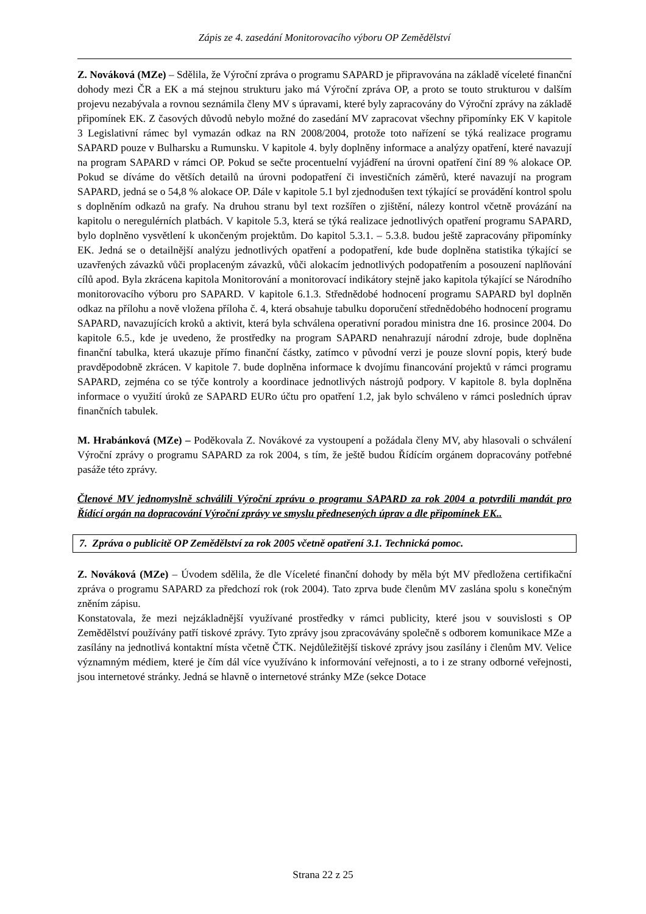Zápis ze 4. zasedání Monitorovacího výboru OP Zemědělství
Z. Nováková (MZe) – Sdělila, že Výroční zpráva o programu SAPARD je připravována na základě víceleté finanční dohody mezi ČR a EK a má stejnou strukturu jako má Výroční zpráva OP, a proto se touto strukturou v dalším projevu nezabývala a rovnou seznámila členy MV s úpravami, které byly zapracovány do Výroční zprávy na základě připomínek EK. Z časových důvodů nebylo možné do zasedání MV zapracovat všechny připomínky EK V kapitole 3 Legislativní rámec byl vymazán odkaz na RN 2008/2004, protože toto nařízení se týká realizace programu SAPARD pouze v Bulharsku a Rumunsku. V kapitole 4. byly doplněny informace a analýzy opatření, které navazují na program SAPARD v rámci OP. Pokud se sečte procentuelní vyjádření na úrovni opatření činí 89 % alokace OP. Pokud se díváme do větších detailů na úrovni podopatření či investičních záměrů, které navazují na program SAPARD, jedná se o 54,8 % alokace OP. Dále v kapitole 5.1 byl zjednodušen text týkající se provádění kontrol spolu s doplněním odkazů na grafy. Na druhou stranu byl text rozšířen o zjištění, nálezy kontrol včetně provázání na kapitolu o neregulérních platbách. V kapitole 5.3, která se týká realizace jednotlivých opatření programu SAPARD, bylo doplněno vysvětlení k ukončeným projektům. Do kapitol 5.3.1. – 5.3.8. budou ještě zapracovány připomínky EK. Jedná se o detailnější analýzu jednotlivých opatření a podopatření, kde bude doplněna statistika týkající se uzavřených závazků vůči proplaceným závazků, vůči alokacím jednotlivých podopatřením a posouzení naplňování cílů apod. Byla zkrácena kapitola Monitorování a monitorovací indikátory stejně jako kapitola týkající se Národního monitorovacího výboru pro SAPARD. V kapitole 6.1.3. Střednědobé hodnocení programu SAPARD byl doplněn odkaz na přílohu a nově vložena příloha č. 4, která obsahuje tabulku doporučení střednědobého hodnocení programu SAPARD, navazujících kroků a aktivit, která byla schválena operativní poradou ministra dne 16. prosince 2004. Do kapitole 6.5., kde je uvedeno, že prostředky na program SAPARD nenahrazují národní zdroje, bude doplněna finanční tabulka, která ukazuje přímo finanční částky, zatímco v původní verzi je pouze slovní popis, který bude pravděpodobně zkrácen. V kapitole 7. bude doplněna informace k dvojímu financování projektů v rámci programu SAPARD, zejména co se týče kontroly a koordinace jednotlivých nástrojů podpory. V kapitole 8. byla doplněna informace o využití úroků ze SAPARD EURo účtu pro opatření 1.2, jak bylo schváleno v rámci posledních úprav finančních tabulek.
M. Hrabánková (MZe) – Poděkovala Z. Novákové za vystoupení a požádala členy MV, aby hlasovali o schválení Výroční zprávy o programu SAPARD za rok 2004, s tím, že ještě budou Řídícím orgánem dopracovány potřebné pasáže této zprávy.
Členové MV jednomyslně schválili Výroční zprávu o programu SAPARD za rok 2004 a potvrdili mandát pro Řídící orgán na dopracování Výroční zprávy ve smyslu přednesených úprav a dle připomínek EK..
7. Zpráva o publicitě OP Zemědělství za rok 2005 včetně opatření 3.1. Technická pomoc.
Z. Nováková (MZe) – Úvodem sdělila, že dle Víceleté finanční dohody by měla být MV předložena certifikační zpráva o programu SAPARD za předchozí rok (rok 2004). Tato zprva bude členům MV zaslána spolu s konečným zněním zápisu.
Konstatovala, že mezi nejzákladnější využívané prostředky v rámci publicity, které jsou v souvislosti s OP Zemědělství používány patří tiskové zprávy. Tyto zprávy jsou zpracovávány společně s odborem komunikace MZe a zasílány na jednotlivá kontaktní místa včetně ČTK. Nejdůležitější tiskové zprávy jsou zasílány i členům MV. Velice významným médiem, které je čím dál více využíváno k informování veřejnosti, a to i ze strany odborné veřejnosti, jsou internetové stránky. Jedná se hlavně o internetové stránky MZe (sekce Dotace
Strana 22 z 25